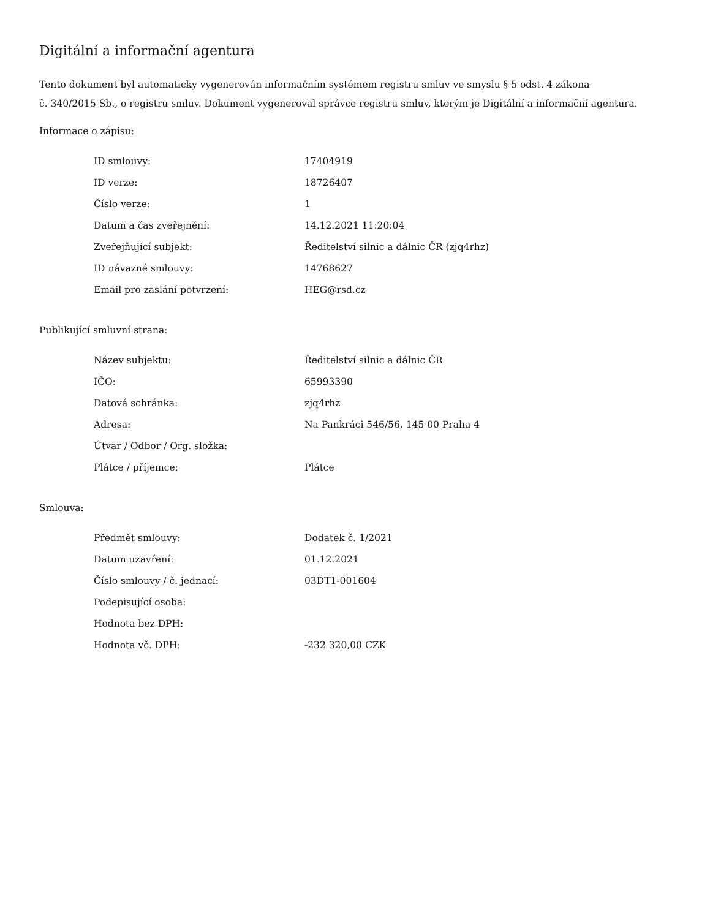Digitální a informační agentura
Tento dokument byl automaticky vygenerován informačním systémem registru smluv ve smyslu § 5 odst. 4 zákona
č. 340/2015 Sb., o registru smluv. Dokument vygeneroval správce registru smluv, kterým je Digitální a informační agentura.
Informace o zápisu:
| ID smlouvy: | 17404919 |
| ID verze: | 18726407 |
| Číslo verze: | 1 |
| Datum a čas zveřejnění: | 14.12.2021 11:20:04 |
| Zveřejňující subjekt: | Ředitelství silnic a dálnic ČR (zjq4rhz) |
| ID návazné smlouvy: | 14768627 |
| Email pro zaslání potvrzení: | HEG@rsd.cz |
Publikující smluvní strana:
| Název subjektu: | Ředitelství silnic a dálnic ČR |
| IČO: | 65993390 |
| Datová schránka: | zjq4rhz |
| Adresa: | Na Pankráci 546/56, 145 00 Praha 4 |
| Útvar / Odbor / Org. složka: | |
| Plátce / příjemce: | Plátce |
Smlouva:
| Předmět smlouvy: | Dodatek č. 1/2021 |
| Datum uzavření: | 01.12.2021 |
| Číslo smlouvy / č. jednací: | 03DT1-001604 |
| Podepisující osoba: | |
| Hodnota bez DPH: | |
| Hodnota vč. DPH: | -232 320,00 CZK |